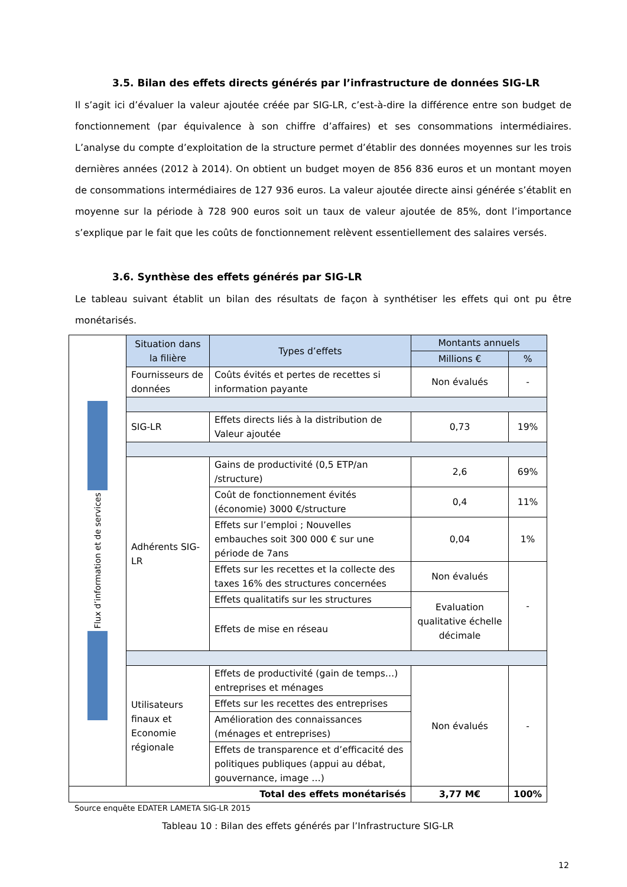3.5. Bilan des effets directs générés par l’infrastructure de données SIG-LR
Il s’agit ici d’évaluer la valeur ajoutée créée par SIG-LR, c’est-à-dire la différence entre son budget de fonctionnement (par équivalence à son chiffre d’affaires) et ses consommations intermédiaires. L’analyse du compte d’exploitation de la structure permet d’établir des données moyennes sur les trois dernières années (2012 à 2014). On obtient un budget moyen de 856 836 euros et un montant moyen de consommations intermédiaires de 127 936 euros. La valeur ajoutée directe ainsi générée s’établit en moyenne sur la période à 728 900 euros soit un taux de valeur ajoutée de 85%, dont l’importance s’explique par le fait que les coûts de fonctionnement relèvent essentiellement des salaires versés.
3.6. Synthèse des effets générés par SIG-LR
Le tableau suivant établit un bilan des résultats de façon à synthétiser les effets qui ont pu être monétarisés.
| Flux d’information et de services | Situation dans la filière | Types d’effets | Montants annuels | |
| | | | Millions € | % |
| | Fournisseurs de données | Coûts évités et pertes de recettes si information payante | Non évalués | - |
| | SIG-LR | Effets directs liés à la distribution de Valeur ajoutée | 0,73 | 19% |
| | Adhérents SIG-LR | Gains de productivité (0,5 ETP/an /structure) | 2,6 | 69% |
| | | Coût de fonctionnement évités (économie) 3000 €/structure | 0,4 | 11% |
| | | Effets sur l’emploi ; Nouvelles embauches soit 300 000 € sur une période de 7ans | 0,04 | 1% |
| | | Effets sur les recettes et la collecte des taxes 16% des structures concernées | Non évalués | - |
| | | Effets qualitatifs sur les structures | Evaluation qualitative échelle décimale | |
| | | Effets de mise en réseau | | |
| | Utilisateurs finaux et Economie régionale | Effets de productivité (gain de temps…) entreprises et ménages | Non évalués | - |
| | | Effets sur les recettes des entreprises | | |
| | | Amélioration des connaissances (ménages et entreprises) | | |
| | | Effets de transparence et d’efficacité des politiques publiques (appui au débat, gouvernance, image …) | | |
| Total des effets monétarisés | | | 3,77 M€ | 100% |
Source enquête EDATER LAMETA SIG-LR 2015
Tableau 10 : Bilan des effets générés par l’Infrastructure SIG-LR
12